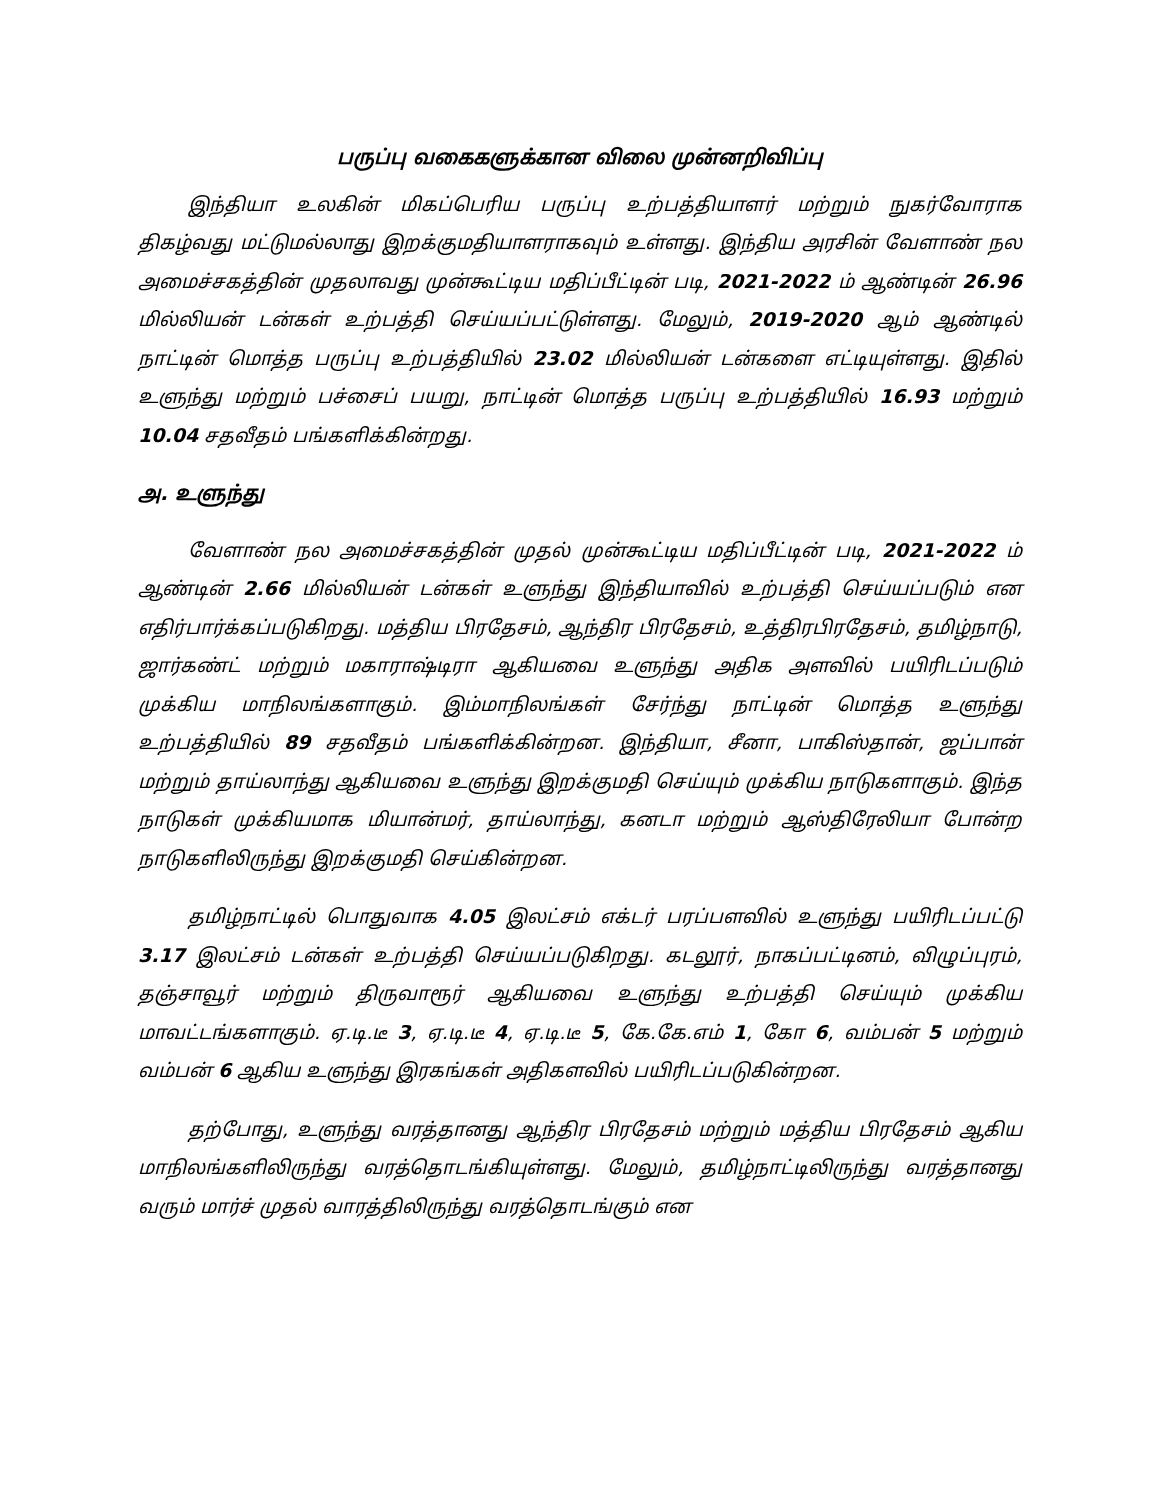பருப்பு வகைகளுக்கான விலை முன்னறிவிப்பு
இந்தியா உலகின் மிகப்பெரிய பருப்பு உற்பத்தியாளர் மற்றும் நுகர்வோராக திகழ்வது மட்டுமல்லாது இறக்குமதியாளராகவும் உள்ளது. இந்திய அரசின் வேளாண் நல அமைச்சகத்தின் முதலாவது முன்கூட்டிய மதிப்பீட்டின் படி, 2021-2022 ம் ஆண்டின் 26.96 மில்லியன் டன்கள் உற்பத்தி செய்யப்பட்டுள்ளது. மேலும், 2019-2020 ஆம் ஆண்டில் நாட்டின் மொத்த பருப்பு உற்பத்தியில் 23.02 மில்லியன் டன்களை எட்டியுள்ளது. இதில் உளுந்து மற்றும் பச்சைப் பயறு, நாட்டின் மொத்த பருப்பு உற்பத்தியில் 16.93 மற்றும் 10.04 சதவீதம் பங்களிக்கின்றது.
அ. உளுந்து
வேளாண் நல அமைச்சகத்தின் முதல் முன்கூட்டிய மதிப்பீட்டின் படி, 2021-2022 ம் ஆண்டின் 2.66 மில்லியன் டன்கள் உளுந்து இந்தியாவில் உற்பத்தி செய்யப்படும் என எதிர்பார்க்கப்படுகிறது. மத்திய பிரதேசம், ஆந்திர பிரதேசம், உத்திரபிரதேசம், தமிழ்நாடு, ஜார்கண்ட் மற்றும் மகாராஷ்டிரா ஆகியவை உளுந்து அதிக அளவில் பயிரிடப்படும் முக்கிய மாநிலங்களாகும். இம்மாநிலங்கள் சேர்ந்து நாட்டின் மொத்த உளுந்து உற்பத்தியில் 89 சதவீதம் பங்களிக்கின்றன. இந்தியா, சீனா, பாகிஸ்தான், ஜப்பான் மற்றும் தாய்லாந்து ஆகியவை உளுந்து இறக்குமதி செய்யும் முக்கிய நாடுகளாகும். இந்த நாடுகள் முக்கியமாக மியான்மர், தாய்லாந்து, கனடா மற்றும் ஆஸ்திரேலியா போன்ற நாடுகளிலிருந்து இறக்குமதி செய்கின்றன.
தமிழ்நாட்டில் பொதுவாக 4.05 இலட்சம் எக்டர் பரப்பளவில் உளுந்து பயிரிடப்பட்டு 3.17 இலட்சம் டன்கள் உற்பத்தி செய்யப்படுகிறது. கடலூர், நாகப்பட்டினம், விழுப்புரம், தஞ்சாவூர் மற்றும் திருவாரூர் ஆகியவை உளுந்து உற்பத்தி செய்யும் முக்கிய மாவட்டங்களாகும். ஏ.டி.டீ 3, ஏ.டி.டீ 4, ஏ.டி.டீ 5, கே.கே.எம் 1, கோ 6, வம்பன் 5 மற்றும் வம்பன் 6 ஆகிய உளுந்து இரகங்கள் அதிகளவில் பயிரிடப்படுகின்றன.
தற்போது, உளுந்து வரத்தானது ஆந்திர பிரதேசம் மற்றும் மத்திய பிரதேசம் ஆகிய மாநிலங்களிலிருந்து வரத்தொடங்கியுள்ளது. மேலும், தமிழ்நாட்டிலிருந்து வரத்தானது வரும் மார்ச் முதல் வாரத்திலிருந்து வரத்தொடங்கும் என